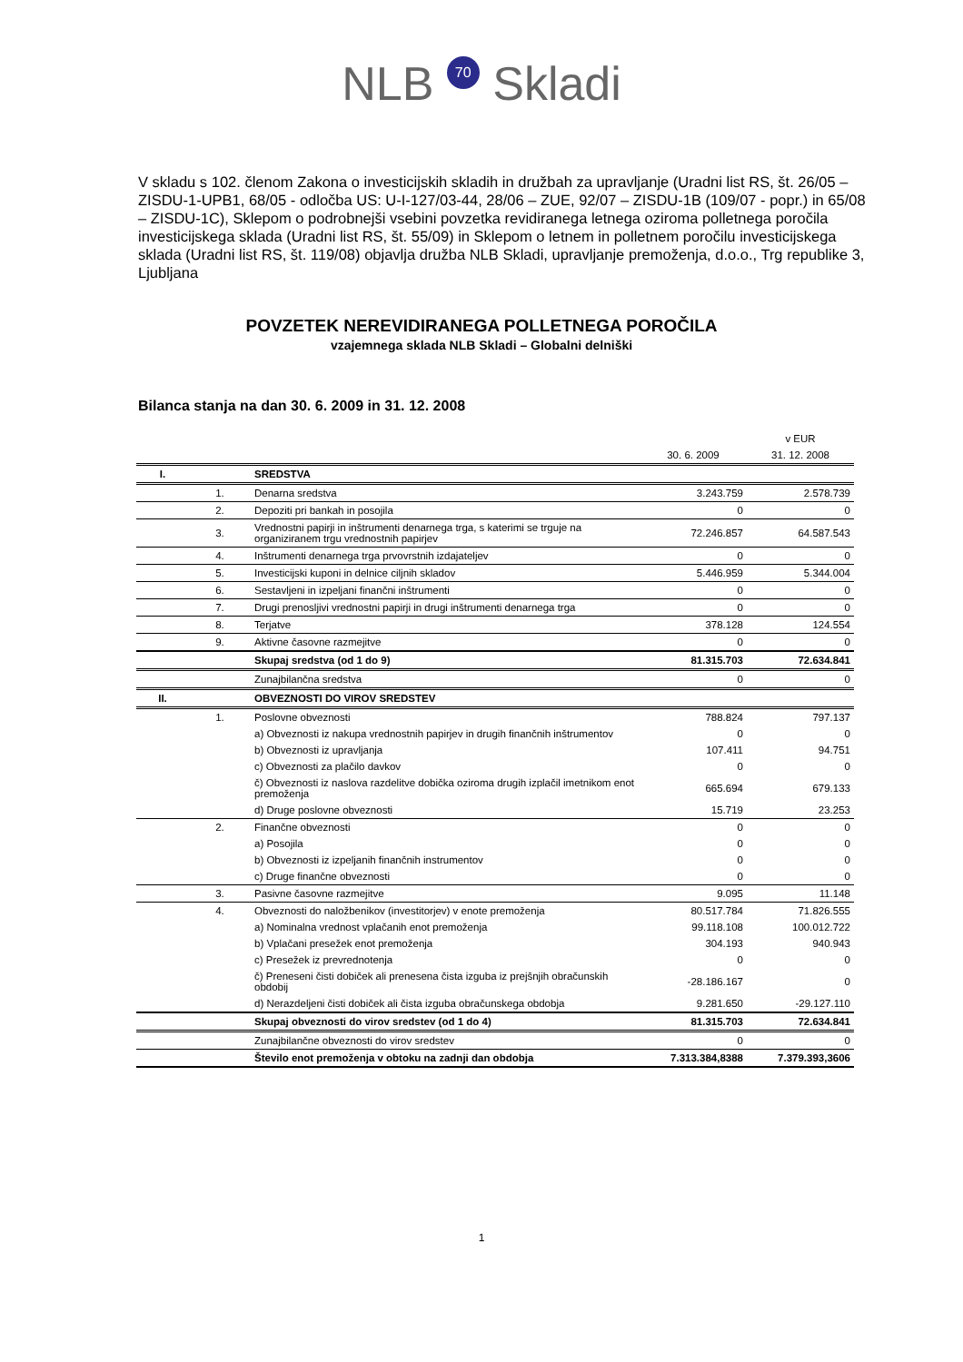NLB 70 Skladi
V skladu s 102. členom Zakona o investicijskih skladih in družbah za upravljanje (Uradni list RS, št. 26/05 – ZISDU-1-UPB1, 68/05 - odločba US: U-I-127/03-44, 28/06 – ZUE, 92/07 – ZISDU-1B (109/07 - popr.) in 65/08 – ZISDU-1C), Sklepom o podrobnejši vsebini povzetka revidiranega letnega oziroma polletnega poročila investicijskega sklada (Uradni list RS, št. 55/09) in Sklepom o letnem in polletnem poročilu investicijskega sklada (Uradni list RS, št. 119/08) objavlja družba NLB Skladi, upravljanje premoženja, d.o.o., Trg republike 3, Ljubljana
POVZETEK NEREVIDIRANEGA POLLETNEGA POROČILA
vzajemnega sklada NLB Skladi – Globalni delniški
Bilanca stanja na dan 30. 6. 2009 in 31. 12. 2008
| | | | | v EUR |
| --- | --- | --- | --- | --- |
| | | | 30. 6. 2009 | 31. 12. 2008 |
| I. | | SREDSTVA | | |
| | 1. | Denarna sredstva | 3.243.759 | 2.578.739 |
| | 2. | Depoziti pri bankah in posojila | 0 | 0 |
| | 3. | Vrednostni papirji in inštrumenti denarnega trga, s katerimi se trguje na organiziranem trgu vrednostnih papirjev | 72.246.857 | 64.587.543 |
| | 4. | Inštrumenti denarnega trga prvovrstnih izdajateljev | 0 | 0 |
| | 5. | Investicijski kuponi in delnice ciljnih skladov | 5.446.959 | 5.344.004 |
| | 6. | Sestavljeni in izpeljani finančni inštrumenti | 0 | 0 |
| | 7. | Drugi prenosljivi vrednostni papirji in drugi inštrumenti denarnega trga | 0 | 0 |
| | 8. | Terjatve | 378.128 | 124.554 |
| | 9. | Aktivne časovne razmejitve | 0 | 0 |
| | | Skupaj sredstva (od 1 do 9) | 81.315.703 | 72.634.841 |
| | | Zunajbilančna sredstva | 0 | 0 |
| II. | | OBVEZNOSTI DO VIROV SREDSTEV | | |
| | 1. | Poslovne obveznosti | 788.824 | 797.137 |
| | | a) Obveznosti iz nakupa vrednostnih papirjev in drugih finančnih inštrumentov | 0 | 0 |
| | | b) Obveznosti iz upravljanja | 107.411 | 94.751 |
| | | c) Obveznosti za plačilo davkov | 0 | 0 |
| | | č) Obveznosti iz naslova razdelitve dobička oziroma drugih izplačil imetnikom enot premoženja | 665.694 | 679.133 |
| | | d) Druge poslovne obveznosti | 15.719 | 23.253 |
| | 2. | Finančne obveznosti | 0 | 0 |
| | | a) Posojila | 0 | 0 |
| | | b) Obveznosti iz izpeljanih finančnih instrumentov | 0 | 0 |
| | | c) Druge finančne obveznosti | 0 | 0 |
| | 3. | Pasivne časovne razmejitve | 9.095 | 11.148 |
| | 4. | Obveznosti do naložbenikov (investitorjev) v enote premoženja | 80.517.784 | 71.826.555 |
| | | a) Nominalna vrednost vplačanih enot premoženja | 99.118.108 | 100.012.722 |
| | | b) Vplačani presežek enot premoženja | 304.193 | 940.943 |
| | | c) Presežek iz prevrednotenja | 0 | 0 |
| | | č) Preneseni čisti dobiček ali prenesena čista izguba iz prejšnjih obračunskih obdobij | -28.186.167 | 0 |
| | | d) Nerazdeljeni čisti dobiček ali čista izguba obračunskega obdobja | 9.281.650 | -29.127.110 |
| | | Skupaj obveznosti do virov sredstev (od 1 do 4) | 81.315.703 | 72.634.841 |
| | | Zunajbilančne obveznosti do virov sredstev | 0 | 0 |
| | | Število enot premoženja v obtoku na zadnji dan obdobja | 7.313.384,8388 | 7.379.393,3606 |
1